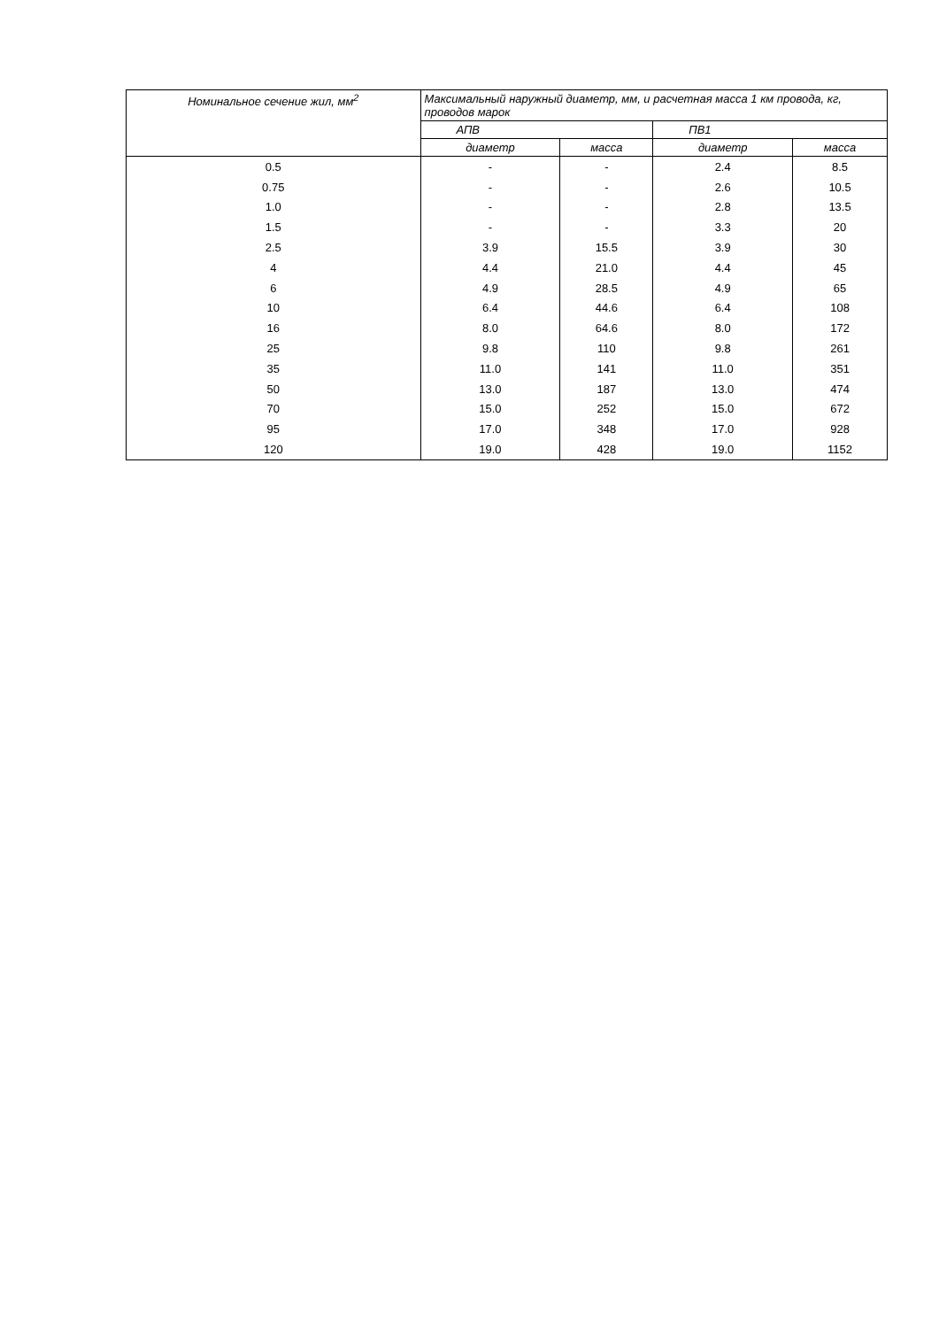| Номинальное сечение жил, мм<sup>2</sup> | Максимальный наружный диаметр, мм, и расчетная масса 1 км провода, кг, проводов марок | | | |
| --- | --- | --- | --- | --- |
| | АПВ | | ПВ1 | |
| | диаметр | масса | диаметр | масса |
| 0.5 | - | - | 2.4 | 8.5 |
| 0.75 | - | - | 2.6 | 10.5 |
| 1.0 | - | - | 2.8 | 13.5 |
| 1.5 | - | - | 3.3 | 20 |
| 2.5 | 3.9 | 15.5 | 3.9 | 30 |
| 4 | 4.4 | 21.0 | 4.4 | 45 |
| 6 | 4.9 | 28.5 | 4.9 | 65 |
| 10 | 6.4 | 44.6 | 6.4 | 108 |
| 16 | 8.0 | 64.6 | 8.0 | 172 |
| 25 | 9.8 | 110 | 9.8 | 261 |
| 35 | 11.0 | 141 | 11.0 | 351 |
| 50 | 13.0 | 187 | 13.0 | 474 |
| 70 | 15.0 | 252 | 15.0 | 672 |
| 95 | 17.0 | 348 | 17.0 | 928 |
| 120 | 19.0 | 428 | 19.0 | 1152 |